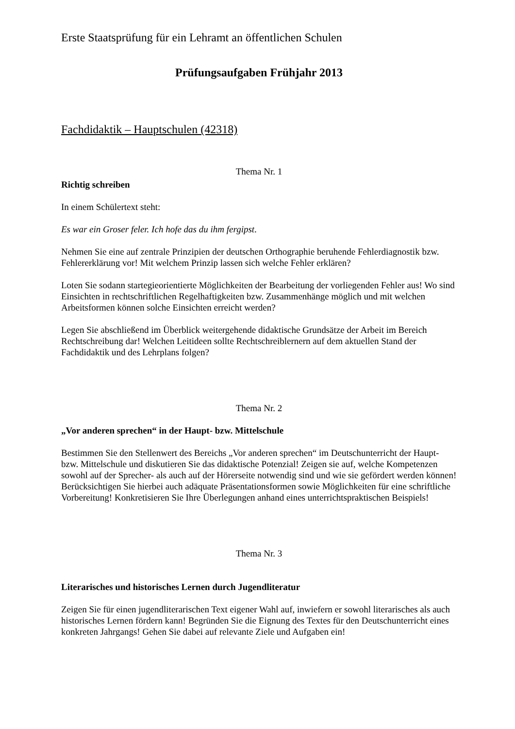Erste Staatsprüfung für ein Lehramt an öffentlichen Schulen
Prüfungsaufgaben Frühjahr 2013
Fachdidaktik – Hauptschulen (42318)
Thema Nr. 1
Richtig schreiben
In einem Schülertext steht:
Es war ein Groser feler. Ich hofe das du ihm fergipst.
Nehmen Sie eine auf zentrale Prinzipien der deutschen Orthographie beruhende Fehlerdiagnostik bzw. Fehlererklärung vor! Mit welchem Prinzip lassen sich welche Fehler erklären?
Loten Sie sodann startegieorientierte Möglichkeiten der Bearbeitung der vorliegenden Fehler aus! Wo sind Einsichten in rechtschriftlichen Regelhaftigkeiten bzw. Zusammenhänge möglich und mit welchen Arbeitsformen können solche Einsichten erreicht werden?
Legen Sie abschließend im Überblick weitergehende didaktische Grundsätze der Arbeit im Bereich Rechtschreibung dar! Welchen Leitideen sollte Rechtschreiblernern auf dem aktuellen Stand der Fachdidaktik und des Lehrplans folgen?
Thema Nr. 2
„Vor anderen sprechen“ in der Haupt- bzw. Mittelschule
Bestimmen Sie den Stellenwert des Bereichs „Vor anderen sprechen“ im Deutschunterricht der Haupt- bzw. Mittelschule und diskutieren Sie das didaktische Potenzial! Zeigen sie auf, welche Kompetenzen sowohl auf der Sprecher- als auch auf der Hörerseite notwendig sind und wie sie gefördert werden können! Berücksichtigen Sie hierbei auch adäquate Präsentationsformen sowie Möglichkeiten für eine schriftliche Vorbereitung! Konkretisieren Sie Ihre Überlegungen anhand eines unterrichtspraktischen Beispiels!
Thema Nr. 3
Literarisches und historisches Lernen durch Jugendliteratur
Zeigen Sie für einen jugendliterarischen Text eigener Wahl auf, inwiefern er sowohl literarisches als auch historisches Lernen fördern kann! Begründen Sie die Eignung des Textes für den Deutschunterricht eines konkreten Jahrgangs! Gehen Sie dabei auf relevante Ziele und Aufgaben ein!